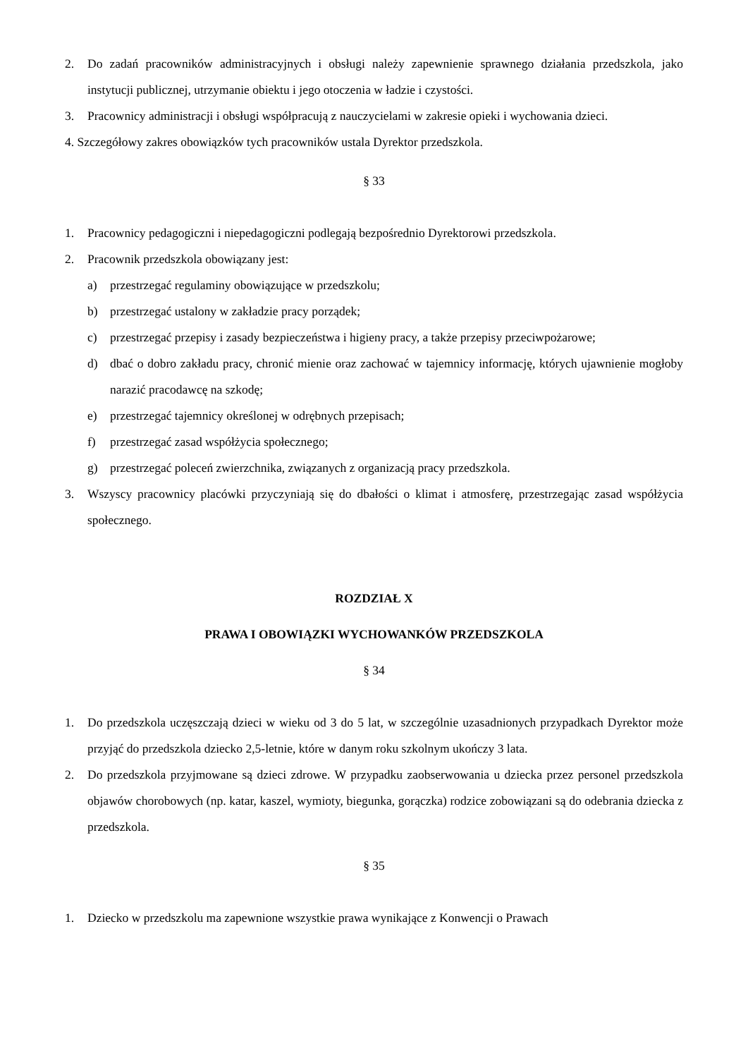2. Do zadań pracowników administracyjnych i obsługi należy zapewnienie sprawnego działania przedszkola, jako instytucji publicznej, utrzymanie obiektu i jego otoczenia w ładzie i czystości.
3. Pracownicy administracji i obsługi współpracują z nauczycielami w zakresie opieki i wychowania dzieci.
4. Szczegółowy zakres obowiązków tych pracowników ustala Dyrektor przedszkola.
§ 33
1. Pracownicy pedagogiczni i niepedagogiczni podlegają bezpośrednio Dyrektorowi przedszkola.
2. Pracownik przedszkola obowiązany jest:
a) przestrzegać regulaminy obowiązujące w przedszkolu;
b) przestrzegać ustalony w zakładzie pracy porządek;
c) przestrzegać przepisy i zasady bezpieczeństwa i higieny pracy, a także przepisy przeciwpożarowe;
d) dbać o dobro zakładu pracy, chronić mienie oraz zachować w tajemnicy informację, których ujawnienie mogłoby narazić pracodawcę na szkodę;
e) przestrzegać tajemnicy określonej w odrębnych przepisach;
f) przestrzegać zasad współżycia społecznego;
g) przestrzegać poleceń zwierzchnika, związanych z organizacją pracy przedszkola.
3. Wszyscy pracownicy placówki przyczyniają się do dbałości o klimat i atmosferę, przestrzegając zasad współżycia społecznego.
ROZDZIAŁ X
PRAWA I OBOWIĄZKI WYCHOWANKÓW PRZEDSZKOLA
§ 34
1. Do przedszkola uczęszczają dzieci w wieku od 3 do 5 lat, w szczególnie uzasadnionych przypadkach Dyrektor może przyjąć do przedszkola dziecko 2,5-letnie, które w danym roku szkolnym ukończy 3 lata.
2. Do przedszkola przyjmowane są dzieci zdrowe. W przypadku zaobserwowania u dziecka przez personel przedszkola objawów chorobowych (np. katar, kaszel, wymioty, biegunka, gorączka) rodzice zobowiązani są do odebrania dziecka z przedszkola.
§ 35
1. Dziecko w przedszkolu ma zapewnione wszystkie prawa wynikające z Konwencji o Prawach